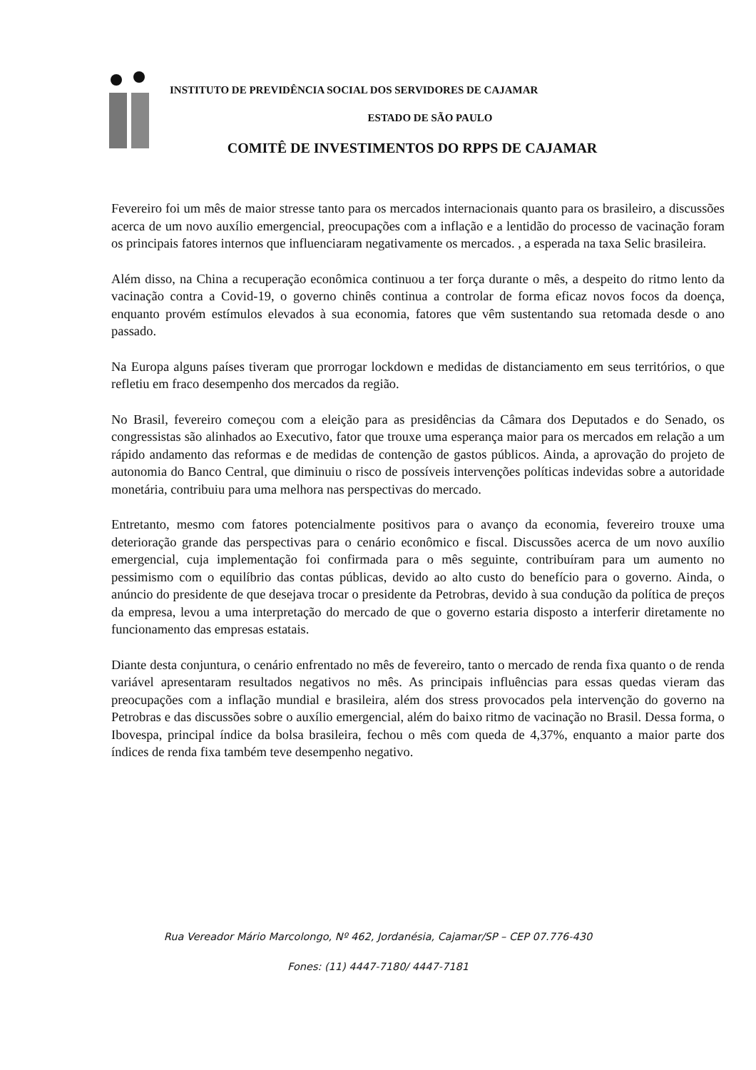INSTITUTO DE PREVIDÊNCIA SOCIAL DOS SERVIDORES DE CAJAMAR
ESTADO DE SÃO PAULO
COMITÊ DE INVESTIMENTOS DO RPPS DE CAJAMAR
Fevereiro foi um mês de maior stresse tanto para os mercados internacionais quanto para os brasileiro, a discussões acerca de um novo auxílio emergencial, preocupações com a inflação e a lentidão do processo de vacinação foram os principais fatores internos que influenciaram negativamente os mercados. , a esperada na taxa Selic brasileira.
Além disso, na China a recuperação econômica continuou a ter força durante o mês, a despeito do ritmo lento da vacinação contra a Covid-19, o governo chinês continua a controlar de forma eficaz novos focos da doença, enquanto provém estímulos elevados à sua economia, fatores que vêm sustentando sua retomada desde o ano passado.
Na Europa alguns países tiveram que prorrogar lockdown e medidas de distanciamento em seus territórios, o que refletiu em fraco desempenho dos mercados da região.
No Brasil, fevereiro começou com a eleição para as presidências da Câmara dos Deputados e do Senado, os congressistas são alinhados ao Executivo, fator que trouxe uma esperança maior para os mercados em relação a um rápido andamento das reformas e de medidas de contenção de gastos públicos. Ainda, a aprovação do projeto de autonomia do Banco Central, que diminuiu o risco de possíveis intervenções políticas indevidas sobre a autoridade monetária, contribuiu para uma melhora nas perspectivas do mercado.
Entretanto, mesmo com fatores potencialmente positivos para o avanço da economia, fevereiro trouxe uma deterioração grande das perspectivas para o cenário econômico e fiscal. Discussões acerca de um novo auxílio emergencial, cuja implementação foi confirmada para o mês seguinte, contribuíram para um aumento no pessimismo com o equilíbrio das contas públicas, devido ao alto custo do benefício para o governo. Ainda, o anúncio do presidente de que desejava trocar o presidente da Petrobras, devido à sua condução da política de preços da empresa, levou a uma interpretação do mercado de que o governo estaria disposto a interferir diretamente no funcionamento das empresas estatais.
Diante desta conjuntura, o cenário enfrentado no mês de fevereiro, tanto o mercado de renda fixa quanto o de renda variável apresentaram resultados negativos no mês. As principais influências para essas quedas vieram das preocupações com a inflação mundial e brasileira, além dos stress provocados pela intervenção do governo na Petrobras e das discussões sobre o auxílio emergencial, além do baixo ritmo de vacinação no Brasil. Dessa forma, o Ibovespa, principal índice da bolsa brasileira, fechou o mês com queda de 4,37%, enquanto a maior parte dos índices de renda fixa também teve desempenho negativo.
Rua Vereador Mário Marcolongo, Nº 462, Jordanésia, Cajamar/SP – CEP 07.776-430
Fones: (11) 4447-7180/ 4447-7181